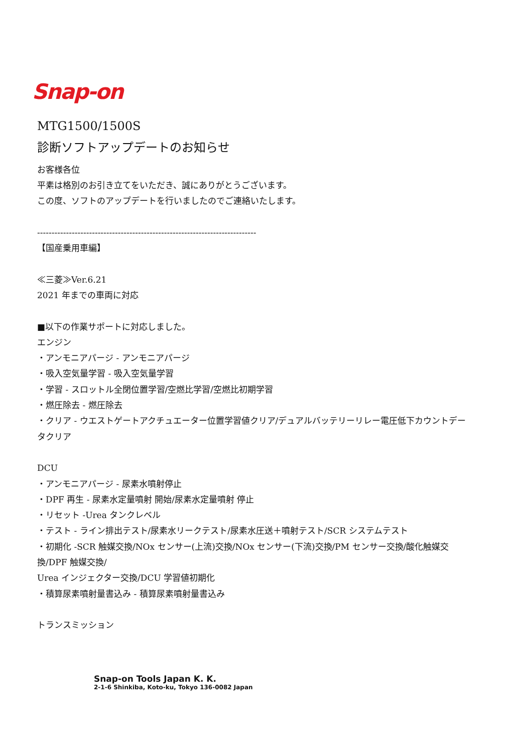Snap-on
MTG1500/1500S
診断ソフトアップデートのお知らせ
お客様各位
平素は格別のお引き立てをいただき、誠にありがとうございます。
この度、ソフトのアップデートを行いましたのでご連絡いたします。
----------------------------------------------------------------------------
【国産乗用車編】
≪三菱≫Ver.6.21
2021 年までの車両に対応
■以下の作業サポートに対応しました。
エンジン
・アンモニアパージ ‐ アンモニアパージ
・吸入空気量学習 ‐ 吸入空気量学習
・学習 ‐ スロットル全閉位置学習/空燃比学習/空燃比初期学習
・燃圧除去 ‐ 燃圧除去
・クリア ‐ ウエストゲートアクチュエーター位置学習値クリア/デュアルバッテリーリレー電圧低下カウントデータクリア
DCU
・アンモニアパージ ‐ 尿素水噴射停止
・DPF 再生 ‐ 尿素水定量噴射 開始/尿素水定量噴射 停止
・リセット ‐Urea タンクレベル
・テスト ‐ ライン排出テスト/尿素水リークテスト/尿素水圧送＋噴射テスト/SCR システムテスト
・初期化 ‐SCR 触媒交換/NOx センサー(上流)交換/NOx センサー(下流)交換/PM センサー交換/酸化触媒交換/DPF 触媒交換/
Urea インジェクター交換/DCU 学習値初期化
・積算尿素噴射量書込み ‐ 積算尿素噴射量書込み
トランスミッション
Snap-on Tools Japan K. K.
2-1-6 Shinkiba, Koto-ku, Tokyo 136-0082 Japan